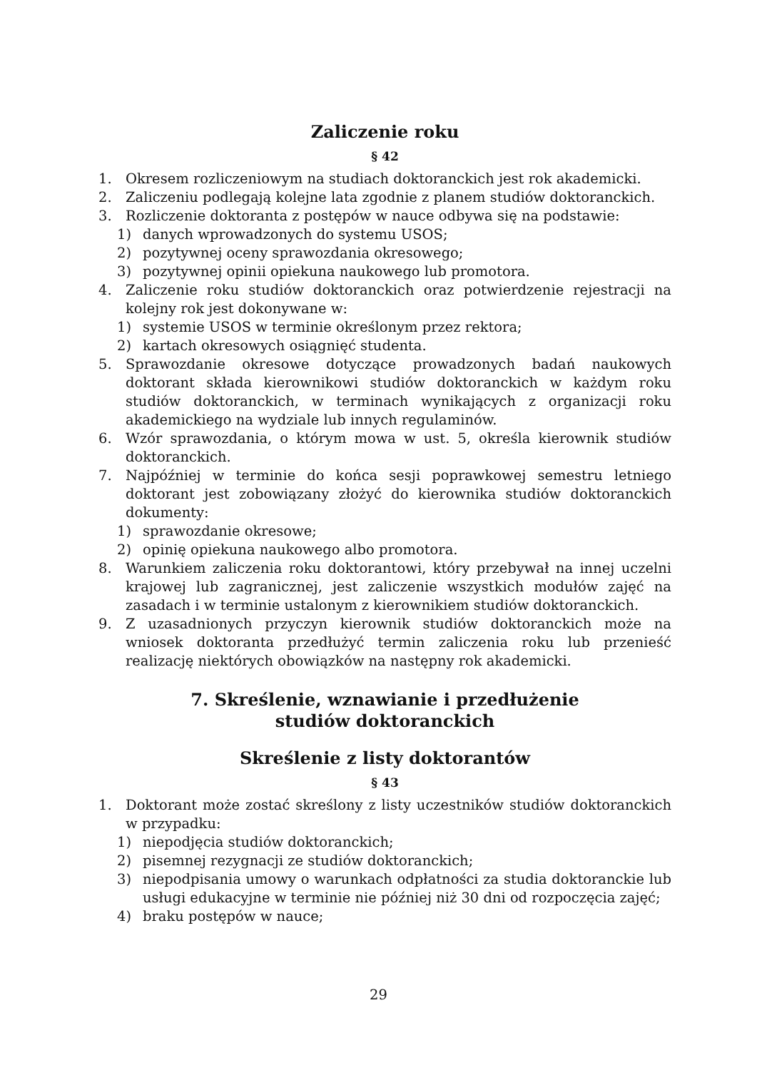Zaliczenie roku
§ 42
1. Okresem rozliczeniowym na studiach doktoranckich jest rok akademicki.
2. Zaliczeniu podlegają kolejne lata zgodnie z planem studiów doktoranckich.
3. Rozliczenie doktoranta z postępów w nauce odbywa się na podstawie:
1) danych wprowadzonych do systemu USOS;
2) pozytywnej oceny sprawozdania okresowego;
3) pozytywnej opinii opiekuna naukowego lub promotora.
4. Zaliczenie roku studiów doktoranckich oraz potwierdzenie rejestracji na kolejny rok jest dokonywane w:
1) systemie USOS w terminie określonym przez rektora;
2) kartach okresowych osiągnięć studenta.
5. Sprawozdanie okresowe dotyczące prowadzonych badań naukowych doktorant składa kierownikowi studiów doktoranckich w każdym roku studiów doktoranckich, w terminach wynikających z organizacji roku akademickiego na wydziale lub innych regulaminów.
6. Wzór sprawozdania, o którym mowa w ust. 5, określa kierownik studiów doktoranckich.
7. Najpóźniej w terminie do końca sesji poprawkowej semestru letniego doktorant jest zobowiązany złożyć do kierownika studiów doktoranckich dokumenty:
1) sprawozdanie okresowe;
2) opinię opiekuna naukowego albo promotora.
8. Warunkiem zaliczenia roku doktorantowi, który przebywał na innej uczelni krajowej lub zagranicznej, jest zaliczenie wszystkich modułów zajęć na zasadach i w terminie ustalonym z kierownikiem studiów doktoranckich.
9. Z uzasadnionych przyczyn kierownik studiów doktoranckich może na wniosek doktoranta przedłużyć termin zaliczenia roku lub przenieść realizację niektórych obowiązków na następny rok akademicki.
7. Skreślenie, wznawianie i przedłużenie
studiów doktoranckich
Skreślenie z listy doktorantów
§ 43
1. Doktorant może zostać skreślony z listy uczestników studiów doktoranckich w przypadku:
1) niepodjęcia studiów doktoranckich;
2) pisemnej rezygnacji ze studiów doktoranckich;
3) niepodpisania umowy o warunkach odpłatności za studia doktoranckie lub usługi edukacyjne w terminie nie później niż 30 dni od rozpoczęcia zajęć;
4) braku postępów w nauce;
29